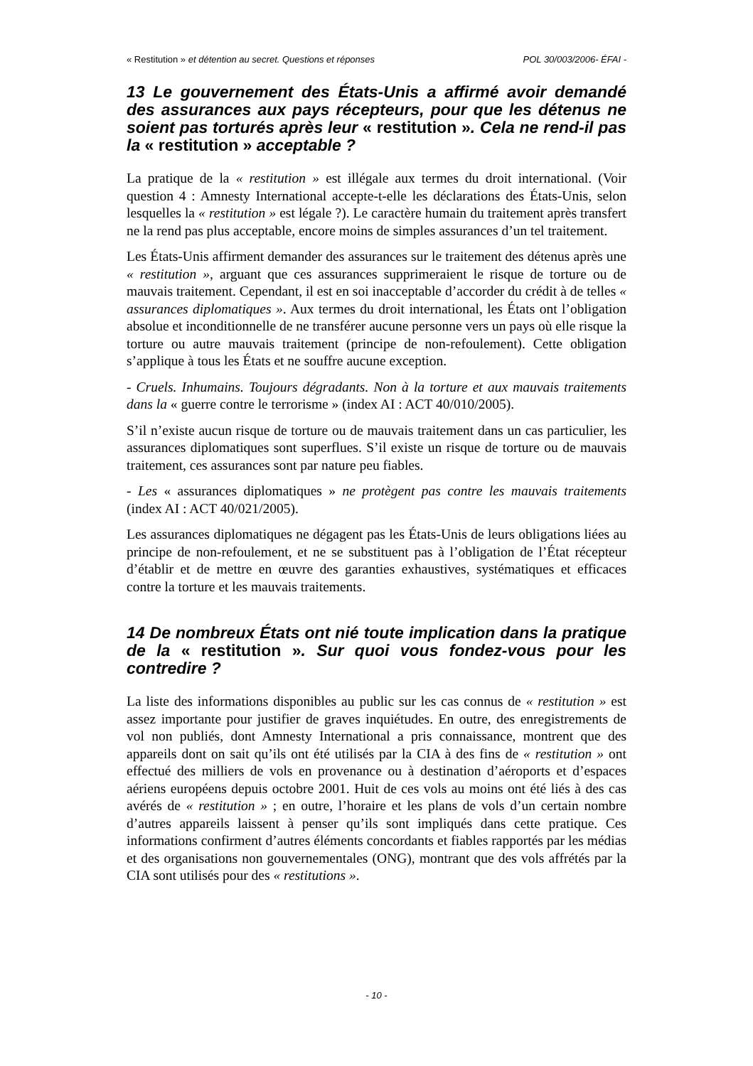« Restitution » et détention au secret. Questions et réponses POL 30/003/2006- ÉFAI -
13 Le gouvernement des États-Unis a affirmé avoir demandé des assurances aux pays récepteurs, pour que les détenus ne soient pas torturés après leur « restitution ». Cela ne rend-il pas la « restitution » acceptable ?
La pratique de la « restitution » est illégale aux termes du droit international. (Voir question 4 : Amnesty International accepte-t-elle les déclarations des États-Unis, selon lesquelles la « restitution » est légale ?). Le caractère humain du traitement après transfert ne la rend pas plus acceptable, encore moins de simples assurances d’un tel traitement.
Les États-Unis affirment demander des assurances sur le traitement des détenus après une « restitution », arguant que ces assurances supprimeraient le risque de torture ou de mauvais traitement. Cependant, il est en soi inacceptable d’accorder du crédit à de telles « assurances diplomatiques ». Aux termes du droit international, les États ont l’obligation absolue et inconditionnelle de ne transférer aucune personne vers un pays où elle risque la torture ou autre mauvais traitement (principe de non-refoulement). Cette obligation s’applique à tous les États et ne souffre aucune exception.
- Cruels. Inhumains. Toujours dégradants. Non à la torture et aux mauvais traitements dans la « guerre contre le terrorisme » (index AI : ACT 40/010/2005).
S’il n’existe aucun risque de torture ou de mauvais traitement dans un cas particulier, les assurances diplomatiques sont superflues. S’il existe un risque de torture ou de mauvais traitement, ces assurances sont par nature peu fiables.
- Les « assurances diplomatiques » ne protègent pas contre les mauvais traitements (index AI : ACT 40/021/2005).
Les assurances diplomatiques ne dégagent pas les États-Unis de leurs obligations liées au principe de non-refoulement, et ne se substituent pas à l’obligation de l’État récepteur d’établir et de mettre en œuvre des garanties exhaustives, systématiques et efficaces contre la torture et les mauvais traitements.
14 De nombreux États ont nié toute implication dans la pratique de la « restitution ». Sur quoi vous fondez-vous pour les contredire ?
La liste des informations disponibles au public sur les cas connus de « restitution » est assez importante pour justifier de graves inquiétudes. En outre, des enregistrements de vol non publiés, dont Amnesty International a pris connaissance, montrent que des appareils dont on sait qu’ils ont été utilisés par la CIA à des fins de « restitution » ont effectué des milliers de vols en provenance ou à destination d’aéroports et d’espaces aériens européens depuis octobre 2001. Huit de ces vols au moins ont été liés à des cas avérés de « restitution » ; en outre, l’horaire et les plans de vols d’un certain nombre d’autres appareils laissent à penser qu’ils sont impliqués dans cette pratique. Ces informations confirment d’autres éléments concordants et fiables rapportés par les médias et des organisations non gouvernementales (ONG), montrant que des vols affrétés par la CIA sont utilisés pour des « restitutions ».
- 10 -